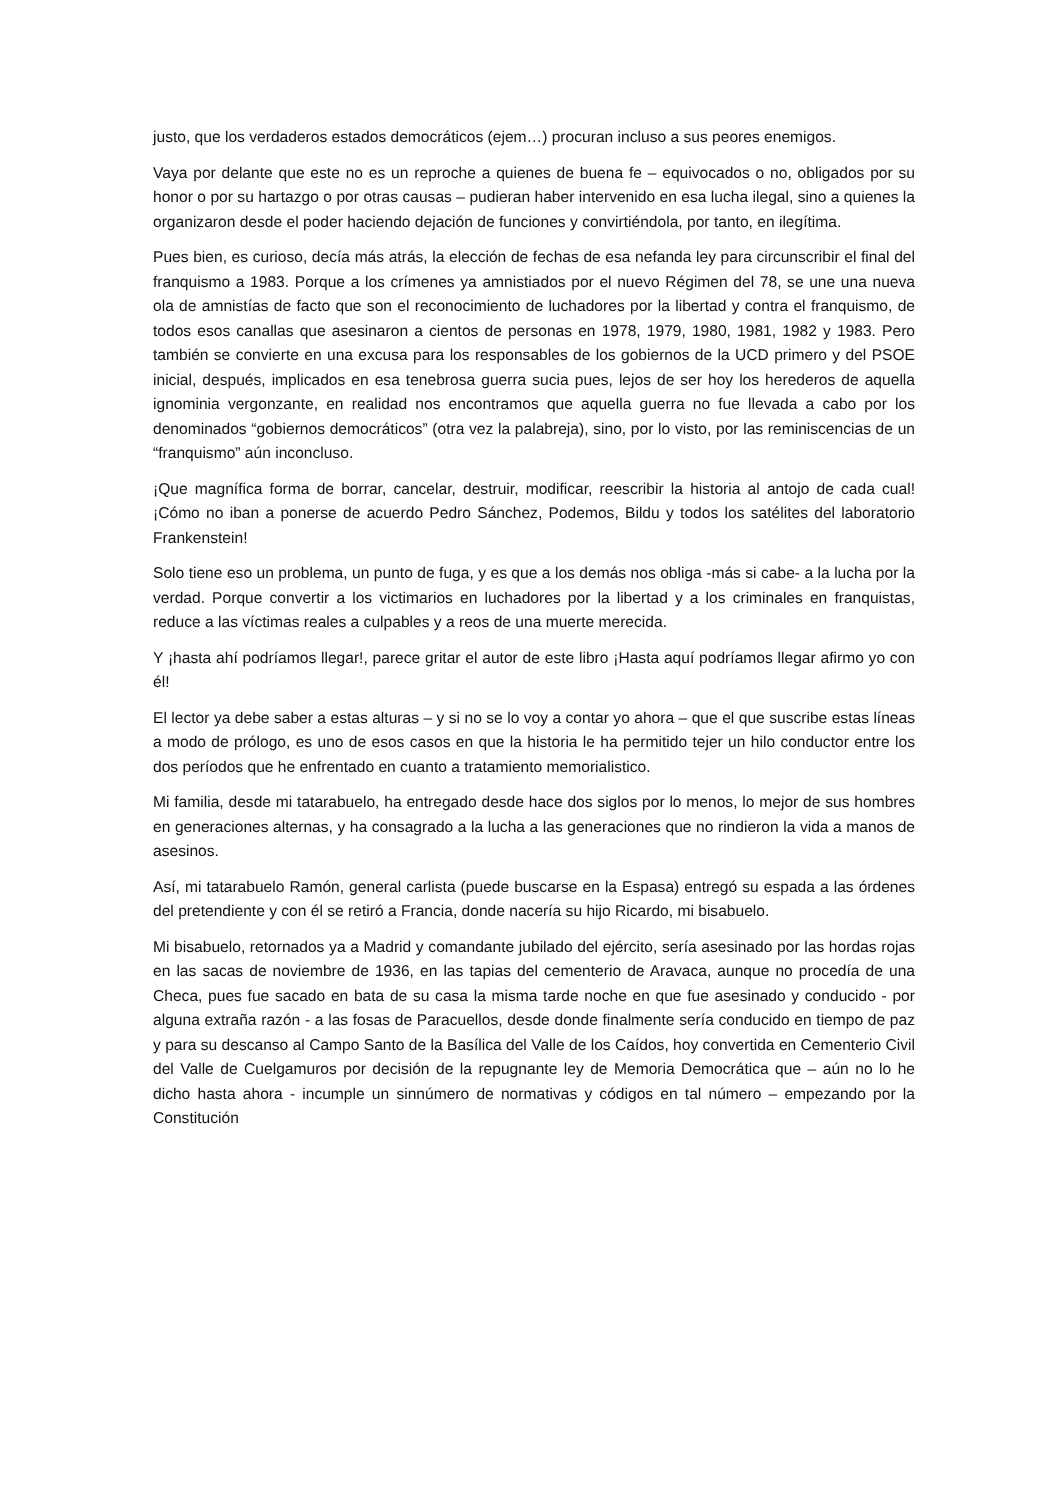justo, que los verdaderos estados democráticos (ejem…) procuran incluso a sus peores enemigos.
Vaya por delante que este no es un reproche a quienes de buena fe – equivocados o no, obligados por su honor o por su hartazgo o por otras causas – pudieran haber intervenido en esa lucha ilegal, sino a quienes la organizaron desde el poder haciendo dejación de funciones y convirtiéndola, por tanto, en ilegítima.
Pues bien, es curioso, decía más atrás, la elección de fechas de esa nefanda ley para circunscribir el final del franquismo a 1983. Porque a los crímenes ya amnistiados por el nuevo Régimen del 78, se une una nueva ola de amnistías de facto que son el reconocimiento de luchadores por la libertad y contra el franquismo, de todos esos canallas que asesinaron a cientos de personas en 1978, 1979, 1980, 1981, 1982 y 1983. Pero también se convierte en una excusa para los responsables de los gobiernos de la UCD primero y del PSOE inicial, después, implicados en esa tenebrosa guerra sucia pues, lejos de ser hoy los herederos de aquella ignominia vergonzante, en realidad nos encontramos que aquella guerra no fue llevada a cabo por los denominados “gobiernos democráticos” (otra vez la palabreja), sino, por lo visto, por las reminiscencias de un “franquismo” aún inconcluso.
¡Que magnífica forma de borrar, cancelar, destruir, modificar, reescribir la historia al antojo de cada cual! ¡Cómo no iban a ponerse de acuerdo Pedro Sánchez, Podemos, Bildu y todos los satélites del laboratorio Frankenstein!
Solo tiene eso un problema, un punto de fuga, y es que a los demás nos obliga -más si cabe- a la lucha por la verdad. Porque convertir a los victimarios en luchadores por la libertad y a los criminales en franquistas, reduce a las víctimas reales a culpables y a reos de una muerte merecida.
Y ¡hasta ahí podríamos llegar!, parece gritar el autor de este libro ¡Hasta aquí podríamos llegar afirmo yo con él!
El lector ya debe saber a estas alturas – y si no se lo voy a contar yo ahora – que el que suscribe estas líneas a modo de prólogo, es uno de esos casos en que la historia le ha permitido tejer un hilo conductor entre los dos períodos que he enfrentado en cuanto a tratamiento memorialistico.
Mi familia, desde mi tatarabuelo, ha entregado desde hace dos siglos por lo menos, lo mejor de sus hombres en generaciones alternas, y ha consagrado a la lucha a las generaciones que no rindieron la vida a manos de asesinos.
Así, mi tatarabuelo Ramón, general carlista (puede buscarse en la Espasa) entregó su espada a las órdenes del pretendiente y con él se retiró a Francia, donde nacería su hijo Ricardo, mi bisabuelo.
Mi bisabuelo, retornados ya a Madrid y comandante jubilado del ejército, sería asesinado por las hordas rojas en las sacas de noviembre de 1936, en las tapias del cementerio de Aravaca, aunque no procedía de una Checa, pues fue sacado en bata de su casa la misma tarde noche en que fue asesinado y conducido - por alguna extraña razón - a las fosas de Paracuellos, desde donde finalmente sería conducido en tiempo de paz y para su descanso al Campo Santo de la Basílica del Valle de los Caídos, hoy convertida en Cementerio Civil del Valle de Cuelgamuros por decisión de la repugnante ley de Memoria Democrática que – aún no lo he dicho hasta ahora - incumple un sinnúmero de normativas y códigos en tal número – empezando por la Constitución